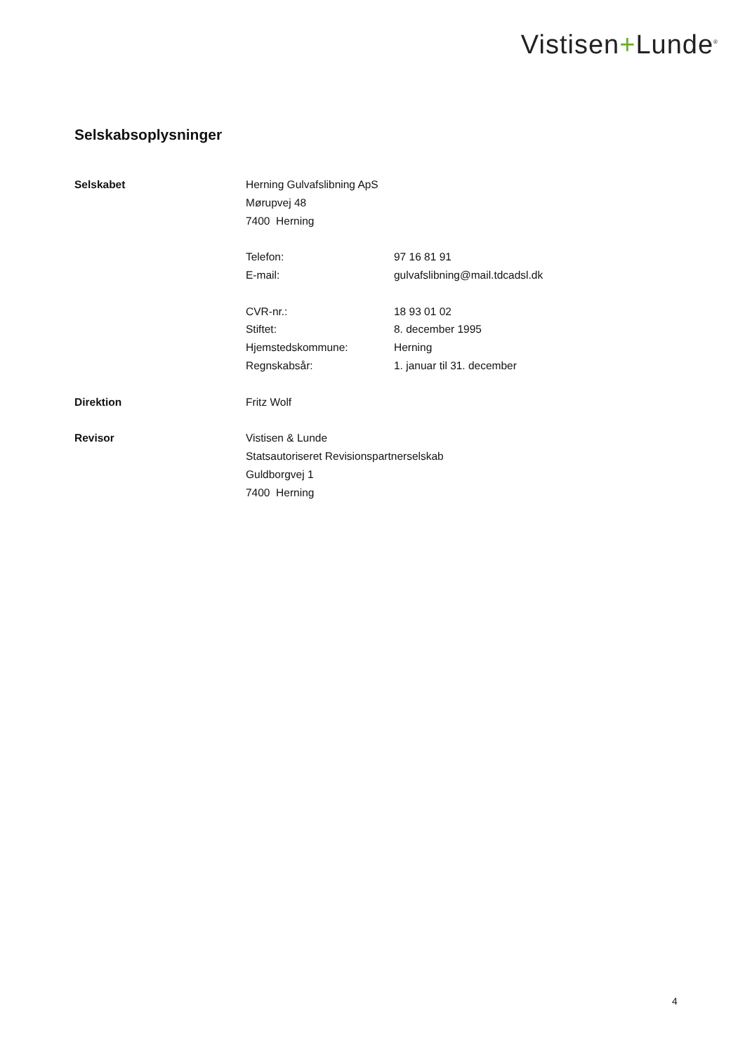Vistisen+Lunde<sup>®</sup>
Selskabsoplysninger
Selskabet Herning Gulvafslibning ApS
Mørupvej 48
7400 Herning
Telefon: 97 16 81 91
E-mail: gulvafslibning@mail.tdcadsl.dk
CVR-nr.: 18 93 01 02
Stiftet: 8. december 1995
Hjemstedskommune: Herning
Regnskabsår: 1. januar til 31. december
Direktion Fritz Wolf
Revisor Vistisen & Lunde
Statsautoriseret Revisionspartnerselskab
Guldborgvej 1
7400 Herning
4